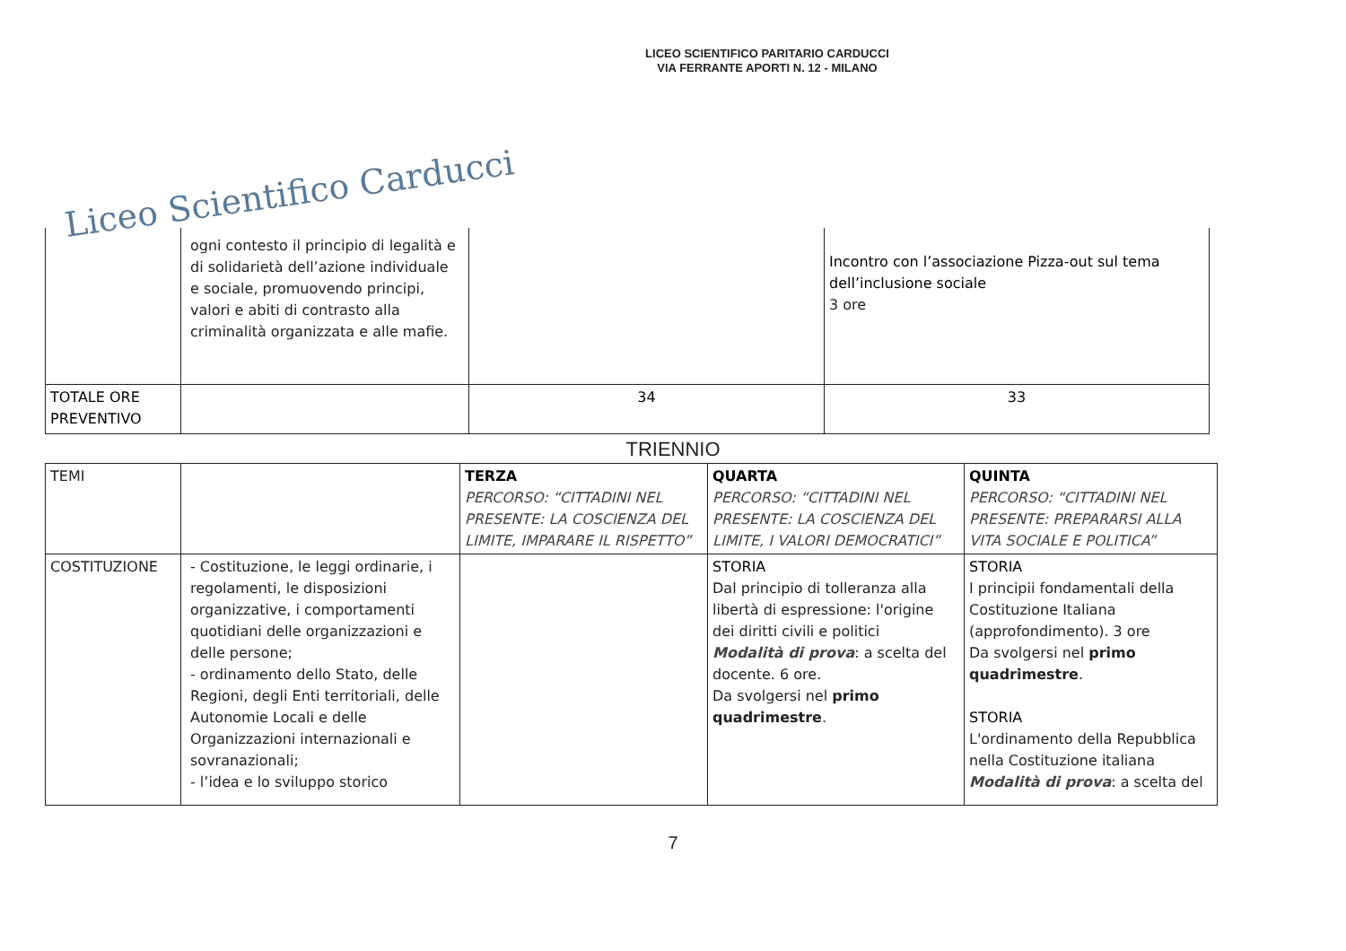LICEO SCIENTIFICO PARITARIO CARDUCCI
VIA FERRANTE APORTI N. 12 - MILANO
Liceo Scientifico Carducci
| | ogni contesto il principio di legalità e di solidarietà dell’azione individuale e sociale, promuovendo principi, valori e abiti di contrasto alla criminalità organizzata e alle mafie. | | Incontro con l’associazione Pizza-out sul tema dell’inclusione sociale 3 ore |
| TOTALE ORE PREVENTIVO | | 34 | 33 |
TRIENNIO
| TEMI | | TERZA PERCORSO: “CITTADINI NEL PRESENTE: LA COSCIENZA DEL LIMITE, IMPARARE IL RISPETTO” | QUARTA PERCORSO: “CITTADINI NEL PRESENTE: LA COSCIENZA DEL LIMITE, I VALORI DEMOCRATICI” | QUINTA PERCORSO: “CITTADINI NEL PRESENTE: PREPARARSI ALLA VITA SOCIALE E POLITICA” |
| COSTITUZIONE | - Costituzione, le leggi ordinarie, i regolamenti, le disposizioni organizzative, i comportamenti quotidiani delle organizzazioni e delle persone; - ordinamento dello Stato, delle Regioni, degli Enti territoriali, delle Autonomie Locali e delle Organizzazioni internazionali e sovranazionali; - l’idea e lo sviluppo storico | | STORIA Dal principio di tolleranza alla libertà di espressione: l'origine dei diritti civili e politici Modalità di prova : a scelta del docente. 6 ore. Da svolgersi nel primo quadrimestre . | STORIA I principii fondamentali della Costituzione Italiana (approfondimento). 3 ore Da svolgersi nel primo quadrimestre . STORIA L'ordinamento della Repubblica nella Costituzione italiana Modalità di prova : a scelta del |
7